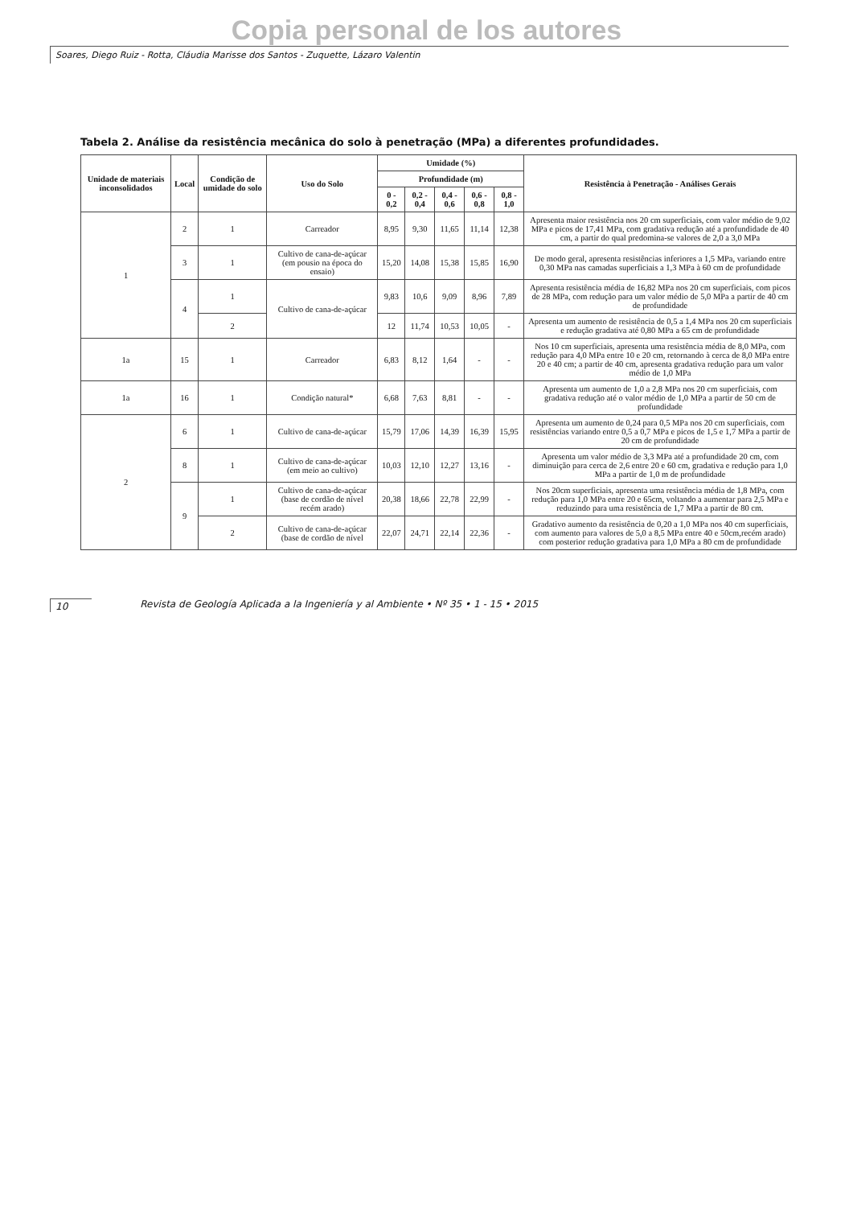Copia personal de los autores
Soares, Diego Ruiz - Rotta, Cláudia Marisse dos Santos - Zuquette, Lázaro Valentin
Tabela 2. Análise da resistência mecânica do solo à penetração (MPa) a diferentes profundidades.
| Unidade de materiais inconsolidados | Local | Condição de umidade do solo | Uso do Solo | Umidade (%) | | | | | Resistência à Penetração - Análises Gerais |
| --- | --- | --- | --- | --- | --- | --- | --- | --- | --- |
| | | | | Profundidade (m) | | | | | |
| | | | | 0 - 0,2 | 0,2 - 0,4 | 0,4 - 0,6 | 0,6 - 0,8 | 0,8 - 1,0 | |
| 1 | 2 | 1 | Carreador | 8,95 | 9,30 | 11,65 | 11,14 | 12,38 | Apresenta maior resistência nos 20 cm superficiais, com valor médio de 9,02 MPa e picos de 17,41 MPa, com gradativa redução até a profundidade de 40 cm, a partir do qual predomina-se valores de 2,0 a 3,0 MPa |
| | 3 | 1 | Cultivo de cana-de-açúcar (em pousio na época do ensaio) | 15,20 | 14,08 | 15,38 | 15,85 | 16,90 | De modo geral, apresenta resistências inferiores a 1,5 MPa, variando entre 0,30 MPa nas camadas superficiais a 1,3 MPa à 60 cm de profundidade |
| | 4 | 1 | Cultivo de cana-de-açúcar | 9,83 | 10,6 | 9,09 | 8,96 | 7,89 | Apresenta resistência média de 16,82 MPa nos 20 cm superficiais, com picos de 28 MPa, com redução para um valor médio de 5,0 MPa a partir de 40 cm de profundidade |
| | | 2 | | 12 | 11,74 | 10,53 | 10,05 | - | Apresenta um aumento de resistência de 0,5 a 1,4 MPa nos 20 cm superficiais e redução gradativa até 0,80 MPa a 65 cm de profundidade |
| 1a | 15 | 1 | Carreador | 6,83 | 8,12 | 1,64 | - | - | Nos 10 cm superficiais, apresenta uma resistência média de 8,0 MPa, com redução para 4,0 MPa entre 10 e 20 cm, retornando à cerca de 8,0 MPa entre 20 e 40 cm; a partir de 40 cm, apresenta gradativa redução para um valor médio de 1,0 MPa |
| 1a | 16 | 1 | Condição natural* | 6,68 | 7,63 | 8,81 | - | - | Apresenta um aumento de 1,0 a 2,8 MPa nos 20 cm superficiais, com gradativa redução até o valor médio de 1,0 MPa a partir de 50 cm de profundidade |
| 2 | 6 | 1 | Cultivo de cana-de-açúcar | 15,79 | 17,06 | 14,39 | 16,39 | 15,95 | Apresenta um aumento de 0,24 para 0,5 MPa nos 20 cm superficiais, com resistências variando entre 0,5 a 0,7 MPa e picos de 1,5 e 1,7 MPa a partir de 20 cm de profundidade |
| | 8 | 1 | Cultivo de cana-de-açúcar (em meio ao cultivo) | 10,03 | 12,10 | 12,27 | 13,16 | - | Apresenta um valor médio de 3,3 MPa até a profundidade 20 cm, com diminuição para cerca de 2,6 entre 20 e 60 cm, gradativa e redução para 1,0 MPa a partir de 1,0 m de profundidade |
| | 9 | 1 | Cultivo de cana-de-açúcar (base de cordão de nível recém arado) | 20,38 | 18,66 | 22,78 | 22,99 | - | Nos 20cm superficiais, apresenta uma resistência média de 1,8 MPa, com redução para 1,0 MPa entre 20 e 65cm, voltando a aumentar para 2,5 MPa e reduzindo para uma resistência de 1,7 MPa a partir de 80 cm. |
| | | 2 | Cultivo de cana-de-açúcar (base de cordão de nível | 22,07 | 24,71 | 22,14 | 22,36 | - | Gradativo aumento da resistência de 0,20 a 1,0 MPa nos 40 cm superficiais, com aumento para valores de 5,0 a 8,5 MPa entre 40 e 50cm,recém arado) com posterior redução gradativa para 1,0 MPa a 80 cm de profundidade |
10 Revista de Geología Aplicada a la Ingeniería y al Ambiente • Nº 35 • 1 - 15 • 2015